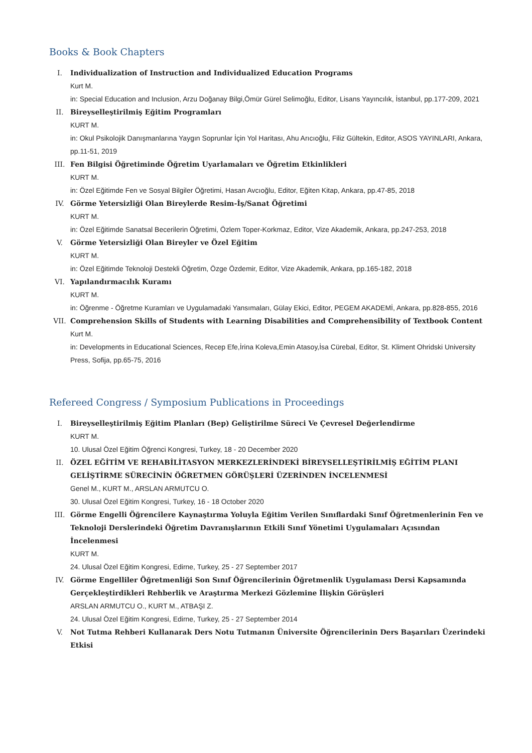Books & Book Chapters
I. Individualization of Instruction and Individualized Education Programs
Kurt M.
in: Special Education and Inclusion, Arzu Doğanay Bilgi,Ömür Gürel Selimoğlu, Editor, Lisans Yayıncılık, İstanbul, pp.177-209, 2021
II. Bireyselleştirilmiş Eğitim Programları
KURT M.
in: Okul Psikolojik Danışmanlarına Yaygın Soprunlar İçin Yol Haritası, Ahu Arıcıoğlu, Filiz Gültekin, Editor, ASOS YAYINLARI, Ankara, pp.11-51, 2019
III. Fen Bilgisi Öğretiminde Öğretim Uyarlamaları ve Öğretim Etkinlikleri
KURT M.
in: Özel Eğitimde Fen ve Sosyal Bilgiler Öğretimi, Hasan Avcıoğlu, Editor, Eğiten Kitap, Ankara, pp.47-85, 2018
IV. Görme Yetersizliği Olan Bireylerde Resim-İş/Sanat Öğretimi
KURT M.
in: Özel Eğitimde Sanatsal Becerilerin Öğretimi, Özlem Toper-Korkmaz, Editor, Vize Akademik, Ankara, pp.247-253, 2018
V. Görme Yetersizliği Olan Bireyler ve Özel Eğitim
KURT M.
in: Özel Eğitimde Teknoloji Destekli Öğretim, Özge Özdemir, Editor, Vize Akademik, Ankara, pp.165-182, 2018
VI. Yapılandırmacılık Kuramı
KURT M.
in: Öğrenme - Öğretme Kuramları ve Uygulamadaki Yansımaları, Gülay Ekici, Editor, PEGEM AKADEMİ, Ankara, pp.828-855, 2016
VII. Comprehension Skills of Students with Learning Disabilities and Comprehensibility of Textbook Content
Kurt M.
in: Developments in Educational Sciences, Recep Efe,İrina Koleva,Emin Atasoy,İsa Cürebal, Editor, St. Kliment Ohridski University Press, Sofija, pp.65-75, 2016
Refereed Congress / Symposium Publications in Proceedings
I. Bireyselleştirilmiş Eğitim Planları (Bep) Geliştirilme Süreci Ve Çevresel Değerlendirme
KURT M.
10. Ulusal Özel Eğitim Öğrenci Kongresi, Turkey, 18 - 20 December 2020
II. ÖZEL EĞİTİM VE REHABİLİTASYON MERKEZLERİNDEKİ BİREYSELLEŞTİRİLMİŞ EĞİTİM PLANI GELİŞTİRME SÜRECİNİN ÖĞRETMEN GÖRÜŞLERİ ÜZERİNDEN İNCELENMESİ
Genel M., KURT M., ARSLAN ARMUTCU O.
30. Ulusal Özel Eğitim Kongresi, Turkey, 16 - 18 October 2020
III. Görme Engelli Öğrencilere Kaynaştırma Yoluyla Eğitim Verilen Sınıflardaki Sınıf Öğretmenlerinin Fen ve Teknoloji Derslerindeki Öğretim Davranışlarının Etkili Sınıf Yönetimi Uygulamaları Açısından İncelenmesi
KURT M.
24. Ulusal Özel Eğitim Kongresi, Edirne, Turkey, 25 - 27 September 2017
IV. Görme Engelliler Öğretmenliği Son Sınıf Öğrencilerinin Öğretmenlik Uygulaması Dersi Kapsamında Gerçekleştirdikleri Rehberlik ve Araştırma Merkezi Gözlemine İlişkin Görüşleri
ARSLAN ARMUTCU O., KURT M., ATBAŞI Z.
24. Ulusal Özel Eğitim Kongresi, Edirne, Turkey, 25 - 27 September 2014
V. Not Tutma Rehberi Kullanarak Ders Notu Tutmanın Üniversite Öğrencilerinin Ders Başarıları Üzerindeki Etkisi